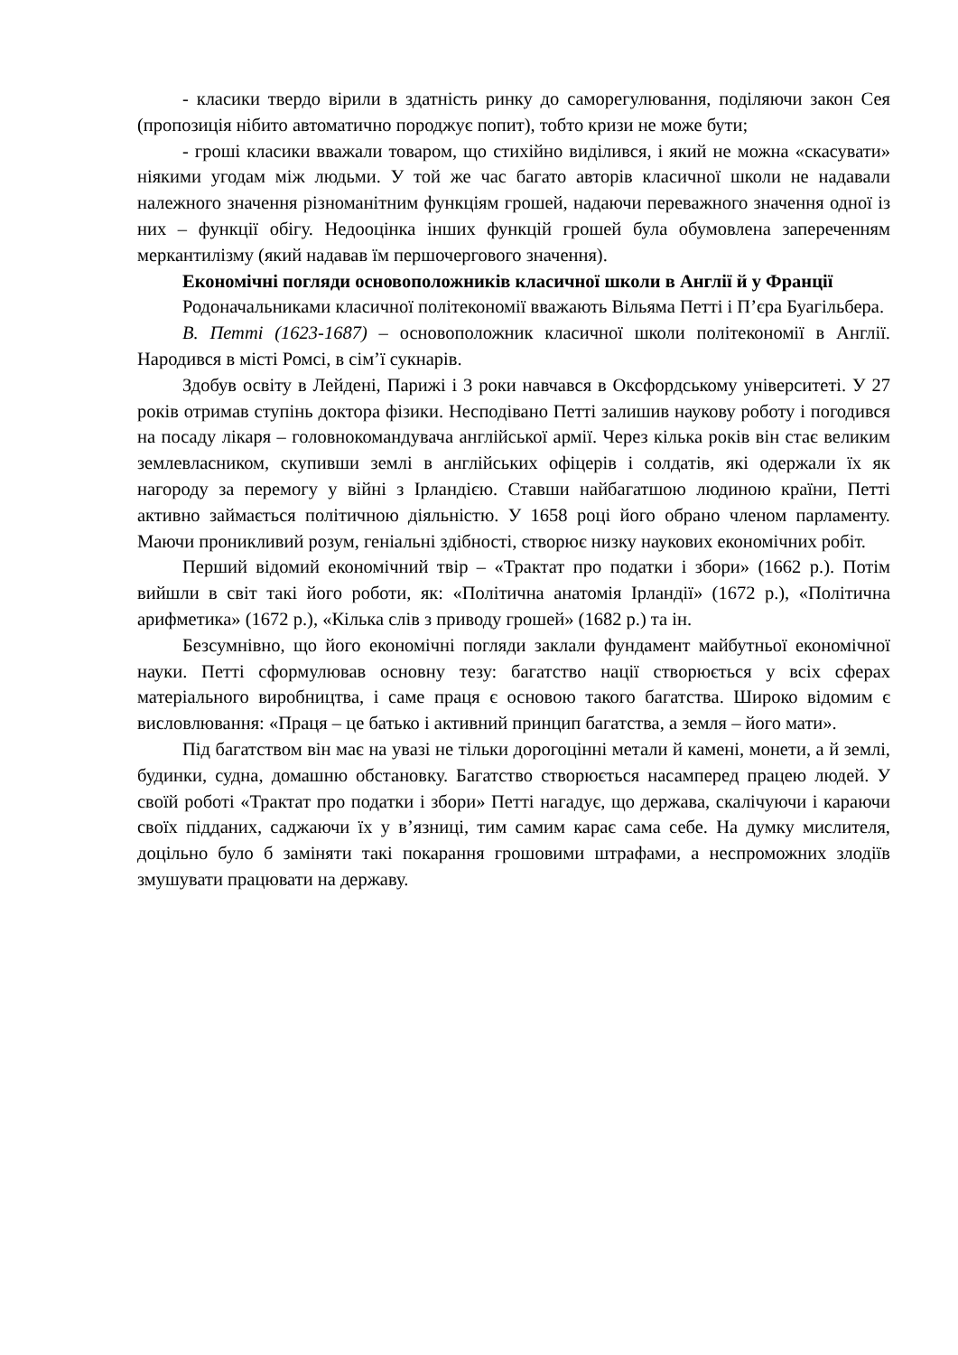- класики твердо вірили в здатність ринку до саморегулювання, поділяючи закон Сея (пропозиція нібито автоматично породжує попит), тобто кризи не може бути;
- гроші класики вважали товаром, що стихійно виділився, і який не можна «скасувати» ніякими угодам між людьми. У той же час багато авторів класичної школи не надавали належного значення різноманітним функціям грошей, надаючи переважного значення одної із них – функції обігу. Недооцінка інших функцій грошей була обумовлена запереченням меркантилізму (який надавав їм першочергового значення).
Економічні погляди основоположників класичної школи в Англії й у Франції
Родоначальниками класичної політекономії вважають Вільяма Петті і П’єра Буагільбера.
В. Петті (1623-1687) – основоположник класичної школи політекономії в Англії. Народився в місті Ромсі, в сім’ї сукнарів.
Здобув освіту в Лейдені, Парижі і 3 роки навчався в Оксфордському університеті. У 27 років отримав ступінь доктора фізики. Несподівано Петті залишив наукову роботу і погодився на посаду лікаря – головнокомандувача англійської армії. Через кілька років він стає великим землевласником, скупивши землі в англійських офіцерів і солдатів, які одержали їх як нагороду за перемогу у війні з Ірландією. Ставши найбагатшою людиною країни, Петті активно займається політичною діяльністю. У 1658 році його обрано членом парламенту. Маючи проникливий розум, геніальні здібності, створює низку наукових економічних робіт.
Перший відомий економічний твір – «Трактат про податки і збори» (1662 р.). Потім вийшли в світ такі його роботи, як: «Політична анатомія Ірландії» (1672 р.), «Політична арифметика» (1672 р.), «Кілька слів з приводу грошей» (1682 р.) та ін.
Безсумнівно, що його економічні погляди заклали фундамент майбутньої економічної науки. Петті сформулював основну тезу: багатство нації створюється у всіх сферах матеріального виробництва, і саме праця є основою такого багатства. Широко відомим є висловлювання: «Праця – це батько і активний принцип багатства, а земля – його мати».
Під багатством він має на увазі не тільки дорогоцінні метали й камені, монети, а й землі, будинки, судна, домашню обстановку. Багатство створюється насамперед працею людей. У своїй роботі «Трактат про податки і збори» Петті нагадує, що держава, скалічуючи і караючи своїх підданих, саджаючи їх у в’язниці, тим самим карає сама себе. На думку мислителя, доцільно було б заміняти такі покарання грошовими штрафами, а неспроможних злодіїв змушувати працювати на державу.